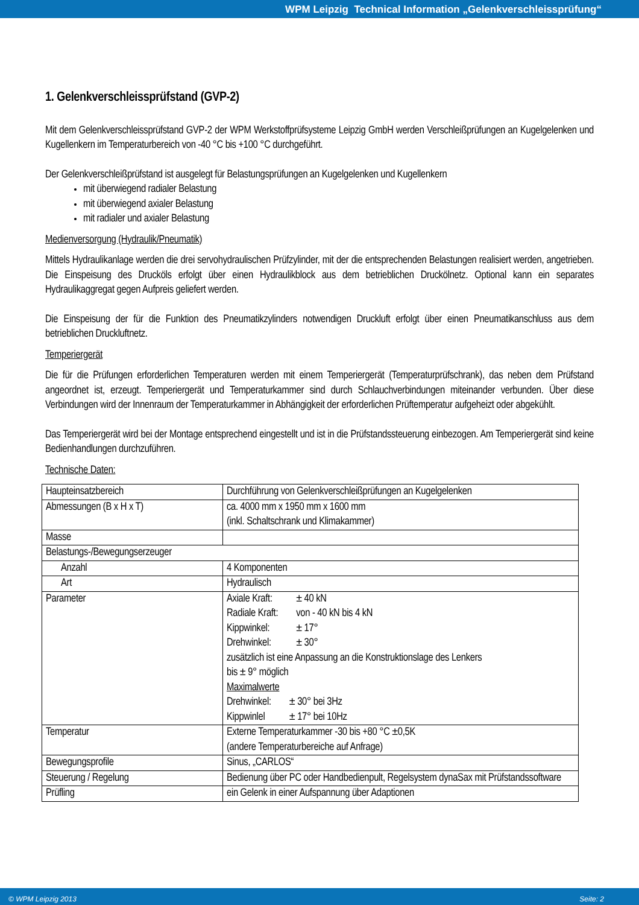WPM Leipzig Technical Information „Gelenkverschleissprüfung“
1. Gelenkverschleissprüfstand (GVP-2)
Mit dem Gelenkverschleissprüfstand GVP-2 der WPM Werkstoffprüfsysteme Leipzig GmbH werden Verschleißprüfungen an Kugelgelenken und Kugellenkern im Temperaturbereich von -40 °C bis +100 °C durchgeführt.
Der Gelenkverschleißprüfstand ist ausgelegt für Belastungsprüfungen an Kugelgelenken und Kugellenkern
mit überwiegend radialer Belastung
mit überwiegend axialer Belastung
mit radialer und axialer Belastung
Medienversorgung (Hydraulik/Pneumatik)
Mittels Hydraulikanlage werden die drei servohydraulischen Prüfzylinder, mit der die entsprechenden Belastungen realisiert werden, angetrieben. Die Einspeisung des Drucköls erfolgt über einen Hydraulikblock aus dem betrieblichen Druckölnetz. Optional kann ein separates Hydraulikaggregat gegen Aufpreis geliefert werden.
Die Einspeisung der für die Funktion des Pneumatikzylinders notwendigen Druckluft erfolgt über einen Pneumatikanschluss aus dem betrieblichen Druckluftnetz.
Temperiergerät
Die für die Prüfungen erforderlichen Temperaturen werden mit einem Temperiergerät (Temperaturprüfschrank), das neben dem Prüfstand angeordnet ist, erzeugt. Temperiergerät und Temperaturkammer sind durch Schlauchverbindungen miteinander verbunden. Über diese Verbindungen wird der Innenraum der Temperaturkammer in Abhängigkeit der erforderlichen Prüftemperatur aufgeheizt oder abgekühlt.
Das Temperiergerät wird bei der Montage entsprechend eingestellt und ist in die Prüfstandssteuerung einbezogen. Am Temperiergerät sind keine Bedienhandlungen durchzuführen.
Technische Daten:
| Haupteinsatzbereich | Durchführung von Gelenkverschleißprüfungen an Kugelgelenken |
| Abmessungen (B x H x T) | ca. 4000 mm x 1950 mm x 1600 mm (inkl. Schaltschrank und Klimakammer) |
| Masse | |
| Belastungs-/Bewegungserzeuger | |
| Anzahl | 4 Komponenten |
| Art | Hydraulisch |
| Parameter | / Axiale Kraft: / ± 40 kN / / Radiale Kraft: / von - 40 kN bis 4 kN / / Kippwinkel: / ± 17° / / Drehwinkel: / ± 30° / zusätzlich ist eine Anpassung an die Konstruktionslage des Lenkers bis ± 9° möglich Maximalwerte / Drehwinkel: / ± 30° bei 3Hz / / Kippwinlel / ± 17° bei 10Hz / |
| Temperatur | Externe Temperaturkammer -30 bis +80 °C ±0,5K (andere Temperaturbereiche auf Anfrage) |
| Bewegungsprofile | Sinus, „CARLOS“ |
| Steuerung / Regelung | Bedienung über PC oder Handbedienpult, Regelsystem dynaSax mit Prüfstandssoftware |
| Prüfling | ein Gelenk in einer Aufspannung über Adaptionen |
© WPM Leipzig 2013 Seite: 2